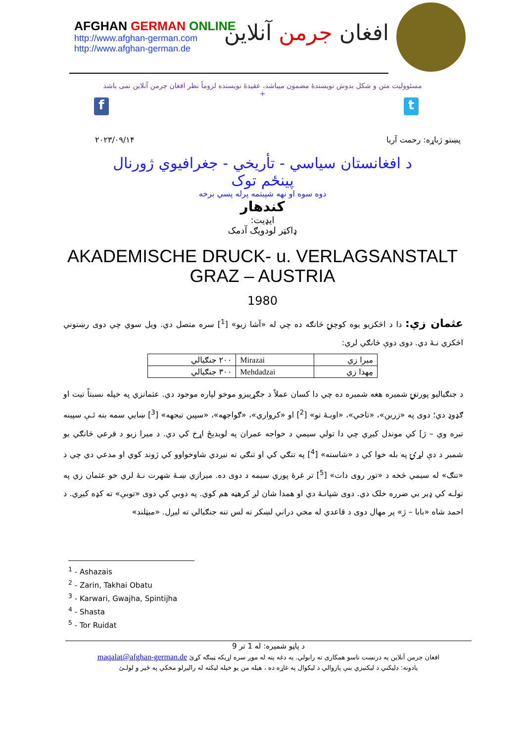AFGHAN GERMAN ONLINE
http://www.afghan-german.com
http://www.afghan-german.de
افغان جرمن آنلاین
مسئوولیت متن و شکل بدوش نویسندهٔ مضمون میباشد، عقیدهٔ نویسنده لزوماً نظر افغان جرمن آنلاین نمی باشد
+
f t
۲۰۲۳/۰۹/۱۴ پښتو ژباړه: رحمت آریا
د افغانستان سیاسي - تأریخي - جغرافیوي ژورنال
پینځم توک
دوه سوه او نهه شپیتمه پرله پسي برخه
کندهار
ایډیت:
ډاکټر لودویګ آدمک
AKADEMISCHE DRUCK- u. VERLAGSANSTALT
GRAZ – AUSTRIA
1980
عثمان زي: دا د اڅکزیو یوه کوچنۍ څانګه ده چي له «آشا زیو» [<sup>1</sup>] سره متصل دي. ویل سوي چي دوی رښتوني اڅکزي نـهٔ دي. دوی دوې څانګي لري:
| میرا زي | Mirazai | ۲۰۰ جنګیالي |
| مِهدا زي | Mehdadzai | ۳۰۰ جنګیالي |
د جنګیالیو پورتنۍ شمیره هغه شمیره ده چي دا کسان عملاً د جګړېیزو موخو لپاره موجود دي. عثمانزي په خپله نسبتاً تیت او ګډوډ دي؛ دوی په «زرین»، «تاخي»، «اوبـهٔ تو» [<sup>2</sup>] او «کرواري»، «ګواجهه»، «سپین تیجهه» [<sup>3</sup>] ښایي سمه بنه ئـې سپینه تیره وي – ژ] کي موندل کیږي چي دا تولي سیمي د خواجه عمران په لویدیځ اړخ کي دي. د میرا زیو د فرعي څانګي یو شمیر د دې لړۍ په بله خوا کي د «شاسته» [<sup>4</sup>] په تنګي کي او تنګي ته نیږدي شاوخواوو کي ژوند کوي او مدعي دي چي د «تنګ» له سیمي څخه د «تور روی دات» [<sup>5</sup>] تر غرهٔ پوري سیمه د دوی ده. میرازي ښـهٔ شهرت نـهٔ لري خو عثمان زي په تولـه کي ډیر بي ضرره خلک دي. دوی شپانـهٔ دي او همدا شان لږ کرهڼه هم کوي. په دوبي کي دوی «توبې» ته کډه کیږي. د احمد شاه «بابا – ژ» پر مهال دوی د قاعدي له مخي دراني لښکر ته لس تنه جنګیالي ته لیږل. «میټلند»
<sup>1</sup> - Ashazais
<sup>2</sup> - Zarin, Takhai Obatu
<sup>3</sup> - Karwari, Gwajha, Spintijha
<sup>4</sup> - Shasta
<sup>5</sup> - Tor Ruidat
د پاڼو شمیره: له 1 تر 9
افغان جرمن آنلاین په درنښت تاسو همکاری ته رابولي. په دغه پته له موږ سره اړیکه ټینګه کړئ maqalat@afghan-german.de
یادونه: دلیکني د لیکنیزي بنې پازوالي د لیکوال په غاړه ده ، هیله من یو خپله لیکنه له رالیږلو مخکي په ځیر و لولـئ